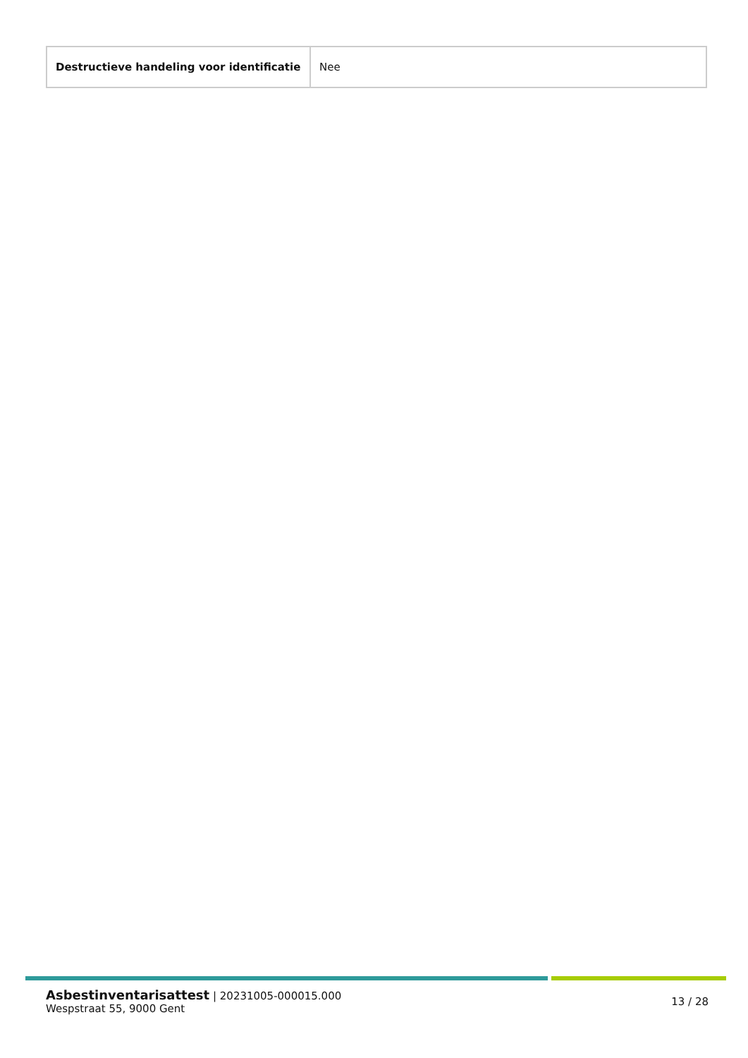| Destructieve handeling voor identificatie | Nee |
Asbestinventarisattest | 20231005-000015.000
Wespstraat 55, 9000 Gent
13 / 28